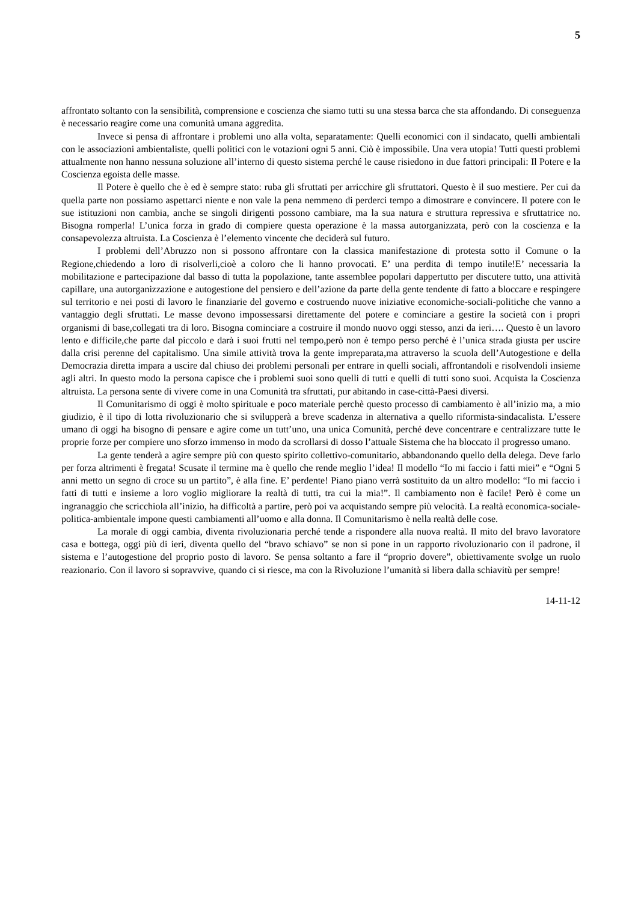5
affrontato soltanto con la sensibilità, comprensione e coscienza che siamo tutti su una stessa barca che sta affondando. Di conseguenza è necessario reagire come una comunità umana aggredita.
Invece si pensa di affrontare i problemi uno alla volta, separatamente: Quelli economici con il sindacato, quelli ambientali con le associazioni ambientaliste, quelli politici con le votazioni ogni 5 anni. Ciò è impossibile. Una vera utopia! Tutti questi problemi attualmente non hanno nessuna soluzione all’interno di questo sistema perché le cause risiedono in due fattori principali: Il Potere e la Coscienza egoista delle masse.
Il Potere è quello che è ed è sempre stato: ruba gli sfruttati per arricchire gli sfruttatori. Questo è il suo mestiere. Per cui da quella parte non possiamo aspettarci niente e non vale la pena nemmeno di perderci tempo a dimostrare e convincere. Il potere con le sue istituzioni non cambia, anche se singoli dirigenti possono cambiare, ma la sua natura e struttura repressiva e sfruttatrice no. Bisogna romperla! L’unica forza in grado di compiere questa operazione è la massa autorganizzata, però con la coscienza e la consapevolezza altruista. La Coscienza è l’elemento vincente che deciderà sul futuro.
I problemi dell’Abruzzo non si possono affrontare con la classica manifestazione di protesta sotto il Comune o la Regione,chiedendo a loro di risolverli,cioè a coloro che li hanno provocati. E’ una perdita di tempo inutile!E’ necessaria la mobilitazione e partecipazione dal basso di tutta la popolazione, tante assemblee popolari dappertutto per discutere tutto, una attività capillare, una autorganizzazione e autogestione del pensiero e dell’azione da parte della gente tendente di fatto a bloccare e respingere sul territorio e nei posti di lavoro le finanziarie del governo e costruendo nuove iniziative economiche-sociali-politiche che vanno a vantaggio degli sfruttati. Le masse devono impossessarsi direttamente del potere e cominciare a gestire la società con i propri organismi di base,collegati tra di loro. Bisogna cominciare a costruire il mondo nuovo oggi stesso, anzi da ieri…. Questo è un lavoro lento e difficile,che parte dal piccolo e darà i suoi frutti nel tempo,però non è tempo perso perché è l’unica strada giusta per uscire dalla crisi perenne del capitalismo. Una simile attività trova la gente impreparata,ma attraverso la scuola dell’Autogestione e della Democrazia diretta impara a uscire dal chiuso dei problemi personali per entrare in quelli sociali, affrontandoli e risolvendoli insieme agli altri. In questo modo la persona capisce che i problemi suoi sono quelli di tutti e quelli di tutti sono suoi. Acquista la Coscienza altruista. La persona sente di vivere come in una Comunità tra sfruttati, pur abitando in case-città-Paesi diversi.
Il Comunitarismo di oggi è molto spirituale e poco materiale perchè questo processo di cambiamento è all’inizio ma, a mio giudizio, è il tipo di lotta rivoluzionario che si svilupperà a breve scadenza in alternativa a quello riformista-sindacalista. L’essere umano di oggi ha bisogno di pensare e agire come un tutt’uno, una unica Comunità, perché deve concentrare e centralizzare tutte le proprie forze per compiere uno sforzo immenso in modo da scrollarsi di dosso l’attuale Sistema che ha bloccato il progresso umano.
La gente tenderà a agire sempre più con questo spirito collettivo-comunitario, abbandonando quello della delega. Deve farlo per forza altrimenti è fregata! Scusate il termine ma è quello che rende meglio l’idea! Il modello “Io mi faccio i fatti miei” e “Ogni 5 anni metto un segno di croce su un partito”, è alla fine. E’ perdente! Piano piano verrà sostituito da un altro modello: “Io mi faccio i fatti di tutti e insieme a loro voglio migliorare la realtà di tutti, tra cui la mia!”. Il cambiamento non è facile! Però è come un ingranaggio che scricchiola all’inizio, ha difficoltà a partire, però poi va acquistando sempre più velocità. La realtà economica-sociale-politica-ambientale impone questi cambiamenti all’uomo e alla donna. Il Comunitarismo è nella realtà delle cose.
La morale di oggi cambia, diventa rivoluzionaria perché tende a rispondere alla nuova realtà. Il mito del bravo lavoratore casa e bottega, oggi più di ieri, diventa quello del “bravo schiavo” se non si pone in un rapporto rivoluzionario con il padrone, il sistema e l’autogestione del proprio posto di lavoro. Se pensa soltanto a fare il “proprio dovere”, obiettivamente svolge un ruolo reazionario. Con il lavoro si sopravvive, quando ci si riesce, ma con la Rivoluzione l’umanità si libera dalla schiavitù per sempre!
14-11-12